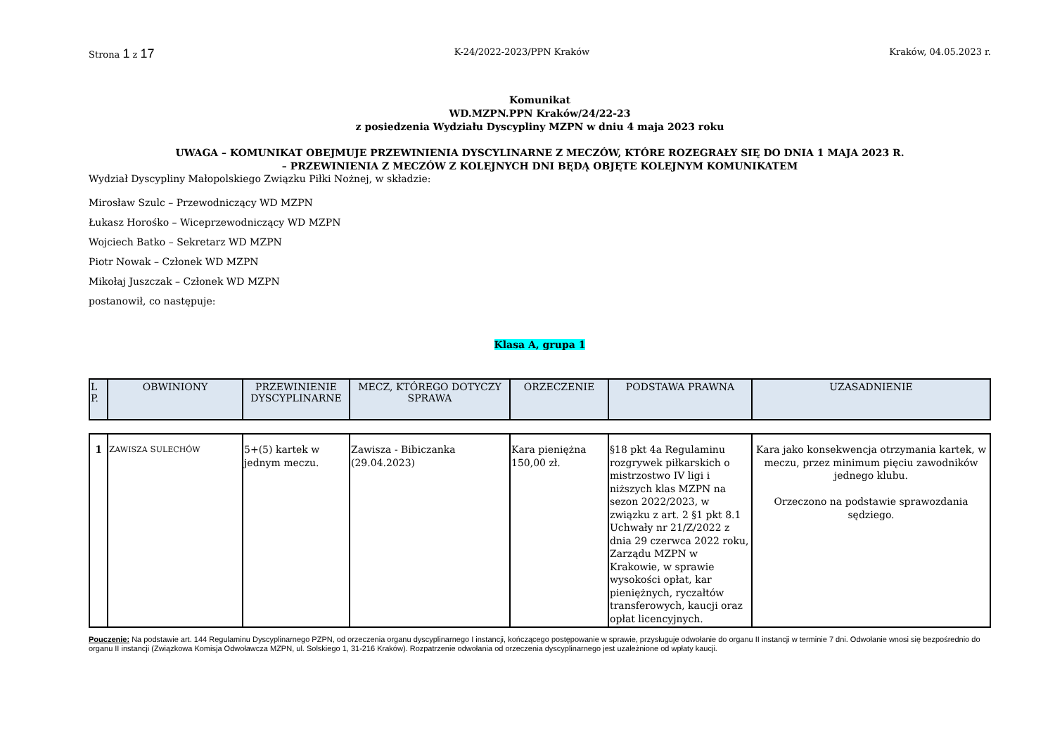Strona 1 z 17 K-24/2022-2023/PPN Kraków Kraków, 04.05.2023 r.
Komunikat
WD.MZPN.PPN Kraków/24/22-23
z posiedzenia Wydziału Dyscypliny MZPN w dniu 4 maja 2023 roku
UWAGA – KOMUNIKAT OBEJMUJE PRZEWINIENIA DYSCYLINARNE Z MECZÓW, KTÓRE ROZEGRAŁY SIĘ DO DNIA 1 MAJA 2023 R.
– PRZEWINIENIA Z MECZÓW Z KOLEJNYCH DNI BĘDĄ OBJĘTE KOLEJNYM KOMUNIKATEM
Wydział Dyscypliny Małopolskiego Związku Piłki Nożnej, w składzie:
Mirosław Szulc – Przewodniczący WD MZPN
Łukasz Horośko – Wiceprzewodniczący WD MZPN
Wojciech Batko – Sekretarz WD MZPN
Piotr Nowak – Członek WD MZPN
Mikołaj Juszczak – Członek WD MZPN
postanowił, co następuje:
Klasa A, grupa 1
| L P. | OBWINIONY | PRZEWINIENIE DYSCYPLINARNE | MECZ, KTÓREGO DOTYCZY SPRAWA | ORZECZENIE | PODSTAWA PRAWNA | UZASADNIENIE |
| --- | --- | --- | --- | --- | --- | --- |
| 1 | Z AWISZA S ULECHÓW | 5+(5) kartek w jednym meczu. | Zawisza - Bibiczanka (29.04.2023) | Kara pieniężna 150,00 zł. | §18 pkt 4a Regulaminu rozgrywek piłkarskich o mistrzostwo IV ligi i niższych klas MZPN na sezon 2022/2023, w związku z art. 2 §1 pkt 8.1 Uchwały nr 21/Z/2022 z dnia 29 czerwca 2022 roku, Zarządu MZPN w Krakowie, w sprawie wysokości opłat, kar pieniężnych, ryczałtów transferowych, kaucji oraz opłat licencyjnych. | Kara jako konsekwencja otrzymania kartek, w meczu, przez minimum pięciu zawodników jednego klubu. Orzeczono na podstawie sprawozdania sędziego. |
Pouczenie: Na podstawie art. 144 Regulaminu Dyscyplinarnego PZPN, od orzeczenia organu dyscyplinarnego I instancji, kończącego postępowanie w sprawie, przysługuje odwołanie do organu II instancji w terminie 7 dni. Odwołanie wnosi się bezpośrednio do organu II instancji (Związkowa Komisja Odwoławcza MZPN, ul. Solskiego 1, 31-216 Kraków). Rozpatrzenie odwołania od orzeczenia dyscyplinarnego jest uzależnione od wpłaty kaucji.